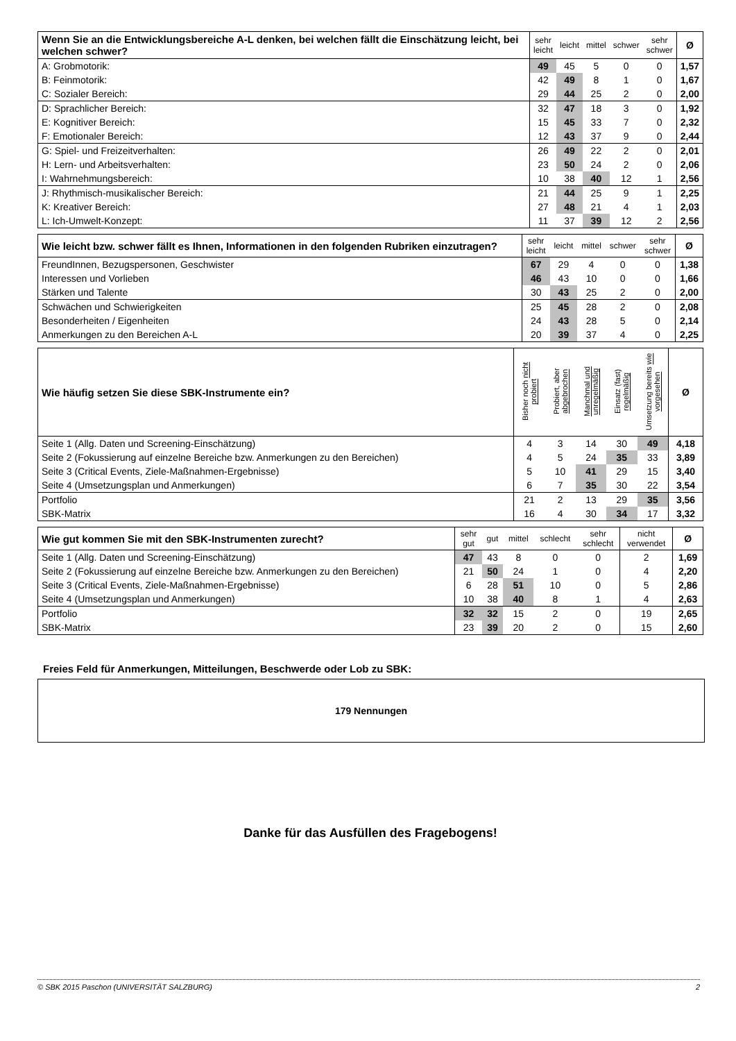| Wenn Sie an die Entwicklungsbereiche A-L denken, bei welchen fällt die Einschätzung leicht, bei welchen schwer? | sehr leicht | leicht | mittel | schwer | sehr schwer | Ø |
| --- | --- | --- | --- | --- | --- | --- |
| A: Grobmotorik: | 49 | 45 | 5 | 0 | 0 | 1,57 |
| B: Feinmotorik: | 42 | 49 | 8 | 1 | 0 | 1,67 |
| C: Sozialer Bereich: | 29 | 44 | 25 | 2 | 0 | 2,00 |
| D: Sprachlicher Bereich: | 32 | 47 | 18 | 3 | 0 | 1,92 |
| E: Kognitiver Bereich: | 15 | 45 | 33 | 7 | 0 | 2,32 |
| F: Emotionaler Bereich: | 12 | 43 | 37 | 9 | 0 | 2,44 |
| G: Spiel- und Freizeitverhalten: | 26 | 49 | 22 | 2 | 0 | 2,01 |
| H: Lern- und Arbeitsverhalten: | 23 | 50 | 24 | 2 | 0 | 2,06 |
| I: Wahrnehmungsbereich: | 10 | 38 | 40 | 12 | 1 | 2,56 |
| J: Rhythmisch-musikalischer Bereich: | 21 | 44 | 25 | 9 | 1 | 2,25 |
| K: Kreativer Bereich: | 27 | 48 | 21 | 4 | 1 | 2,03 |
| L: Ich-Umwelt-Konzept: | 11 | 37 | 39 | 12 | 2 | 2,56 |
| Wie leicht bzw. schwer fällt es Ihnen, Informationen in den folgenden Rubriken einzutragen? | sehr leicht | leicht | mittel | schwer | sehr schwer | Ø |
| --- | --- | --- | --- | --- | --- | --- |
| FreundInnen, Bezugspersonen, Geschwister | 67 | 29 | 4 | 0 | 0 | 1,38 |
| Interessen und Vorlieben | 46 | 43 | 10 | 0 | 0 | 1,66 |
| Stärken und Talente | 30 | 43 | 25 | 2 | 0 | 2,00 |
| Schwächen und Schwierigkeiten | 25 | 45 | 28 | 2 | 0 | 2,08 |
| Besonderheiten / Eigenheiten | 24 | 43 | 28 | 5 | 0 | 2,14 |
| Anmerkungen zu den Bereichen A-L | 20 | 39 | 37 | 4 | 0 | 2,25 |
| Wie häufig setzen Sie diese SBK-Instrumente ein? | Bisher noch nicht probiert | Probiert, aber abgebrochen | Manchmal und unregelmäßig | Einsatz (fast) regelmäßig | Umsetzung bereits wie vorgesehen | Ø |
| --- | --- | --- | --- | --- | --- | --- |
| Seite 1 (Allg. Daten und Screening-Einschätzung) | 4 | 3 | 14 | 30 | 49 | 4,18 |
| Seite 2 (Fokussierung auf einzelne Bereiche bzw. Anmerkungen zu den Bereichen) | 4 | 5 | 24 | 35 | 33 | 3,89 |
| Seite 3 (Critical Events, Ziele-Maßnahmen-Ergebnisse) | 5 | 10 | 41 | 29 | 15 | 3,40 |
| Seite 4 (Umsetzungsplan und Anmerkungen) | 6 | 7 | 35 | 30 | 22 | 3,54 |
| Portfolio | 21 | 2 | 13 | 29 | 35 | 3,56 |
| SBK-Matrix | 16 | 4 | 30 | 34 | 17 | 3,32 |
| Wie gut kommen Sie mit den SBK-Instrumenten zurecht? | sehr gut | gut | mittel | schlecht | sehr schlecht | nicht verwendet | Ø |
| --- | --- | --- | --- | --- | --- | --- | --- |
| Seite 1 (Allg. Daten und Screening-Einschätzung) | 47 | 43 | 8 | 0 | 0 | 2 | 1,69 |
| Seite 2 (Fokussierung auf einzelne Bereiche bzw. Anmerkungen zu den Bereichen) | 21 | 50 | 24 | 1 | 0 | 4 | 2,20 |
| Seite 3 (Critical Events, Ziele-Maßnahmen-Ergebnisse) | 6 | 28 | 51 | 10 | 0 | 5 | 2,86 |
| Seite 4 (Umsetzungsplan und Anmerkungen) | 10 | 38 | 40 | 8 | 1 | 4 | 2,63 |
| Portfolio | 32 | 32 | 15 | 2 | 0 | 19 | 2,65 |
| SBK-Matrix | 23 | 39 | 20 | 2 | 0 | 15 | 2,60 |
Freies Feld für Anmerkungen, Mitteilungen, Beschwerde oder Lob zu SBK:
179 Nennungen
Danke für das Ausfüllen des Fragebogens!
© SBK 2015 Paschon (UNIVERSITÄT SALZBURG) 2